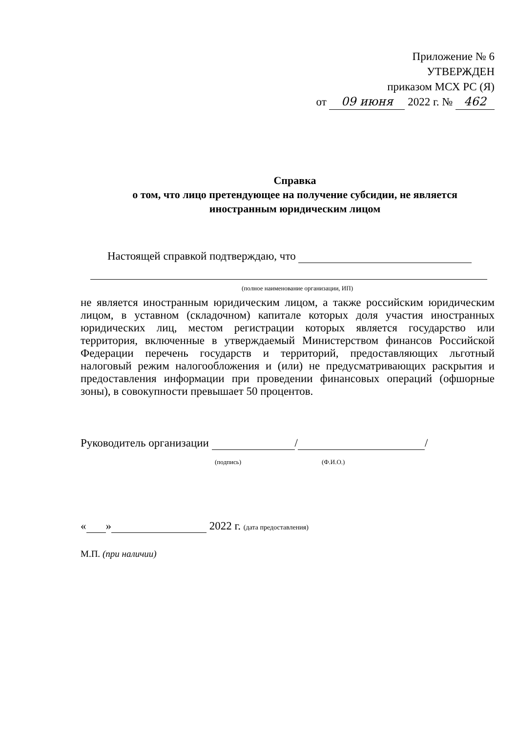Приложение № 6
УТВЕРЖДЕН
приказом МСХ РС (Я)
от 09 июня 2022 г. № 462
Справка
о том, что лицо претендующее на получение субсидии, не является
иностранным юридическим лицом
Настоящей справкой подтверждаю, что
(полное наименование организации, ИП)
не является иностранным юридическим лицом, а также российским юридическим лицом, в уставном (складочном) капитале которых доля участия иностранных юридических лиц, местом регистрации которых является государство или территория, включенные в утверждаемый Министерством финансов Российской Федерации перечень государств и территорий, предоставляющих льготный налоговый режим налогообложения и (или) не предусматривающих раскрытия и предоставления информации при проведении финансовых операций (офшорные зоны), в совокупности превышает 50 процентов.
Руководитель организации / /
(подпись) (Ф.И.О.)
« » 2022 г. (дата предоставления)
М.П. (при наличии)